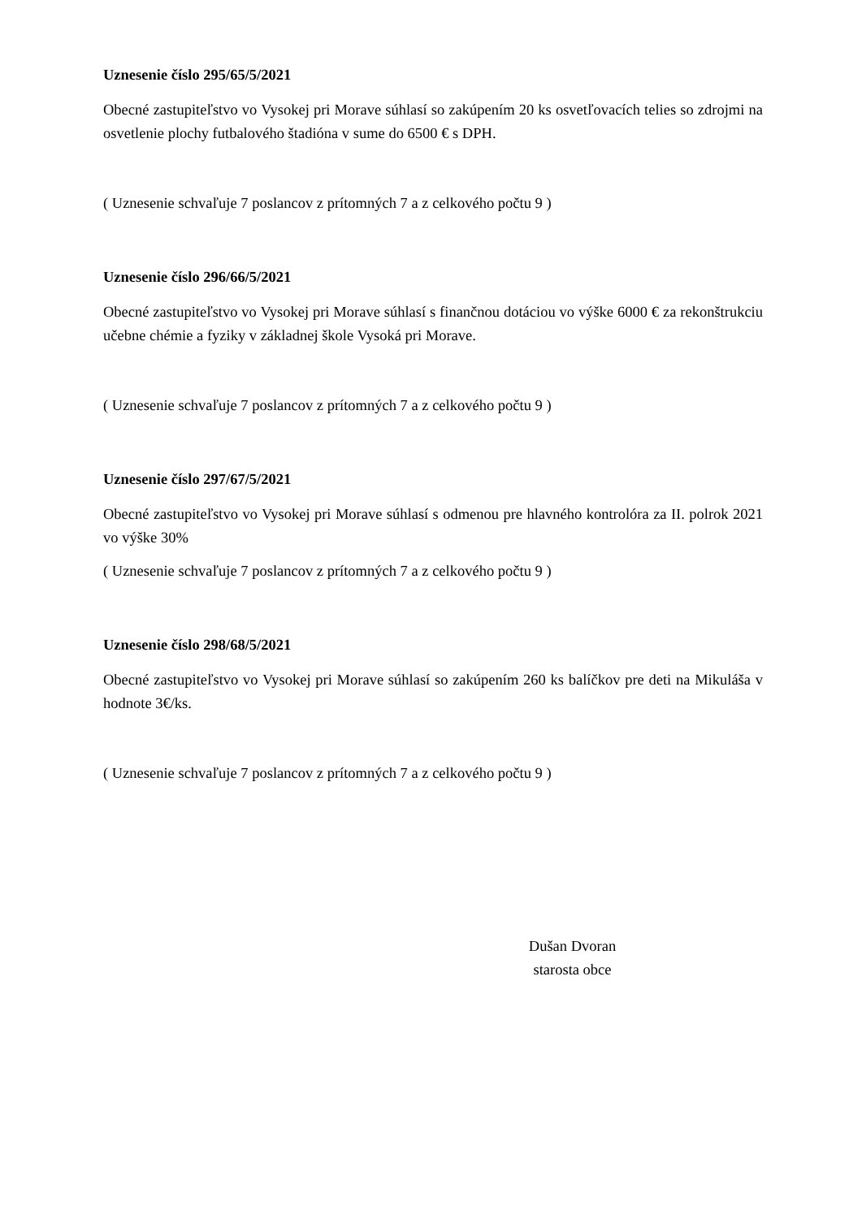Uznesenie číslo 295/65/5/2021
Obecné zastupiteľstvo vo Vysokej pri Morave súhlasí so zakúpením 20 ks osvetľovacích telies so zdrojmi na osvetlenie plochy futbalového štadióna v sume do 6500 € s DPH.
( Uznesenie schvaľuje 7 poslancov z prítomných 7 a z celkového počtu 9 )
Uznesenie číslo 296/66/5/2021
Obecné zastupiteľstvo vo Vysokej pri Morave súhlasí s finančnou dotáciou vo výške 6000 € za rekonštrukciu učebne chémie a fyziky v základnej škole Vysoká pri Morave.
( Uznesenie schvaľuje 7 poslancov z prítomných 7 a z celkového počtu 9 )
Uznesenie číslo 297/67/5/2021
Obecné zastupiteľstvo vo Vysokej pri Morave súhlasí s odmenou pre hlavného kontrolóra za II. polrok 2021 vo výške 30%
( Uznesenie schvaľuje 7 poslancov z prítomných 7 a z celkového počtu 9 )
Uznesenie číslo 298/68/5/2021
Obecné zastupiteľstvo vo Vysokej pri Morave súhlasí so zakúpením 260 ks balíčkov pre deti na Mikuláša v hodnote 3€/ks.
( Uznesenie schvaľuje 7 poslancov z prítomných 7 a z celkového počtu 9 )
Dušan Dvoran
starosta obce